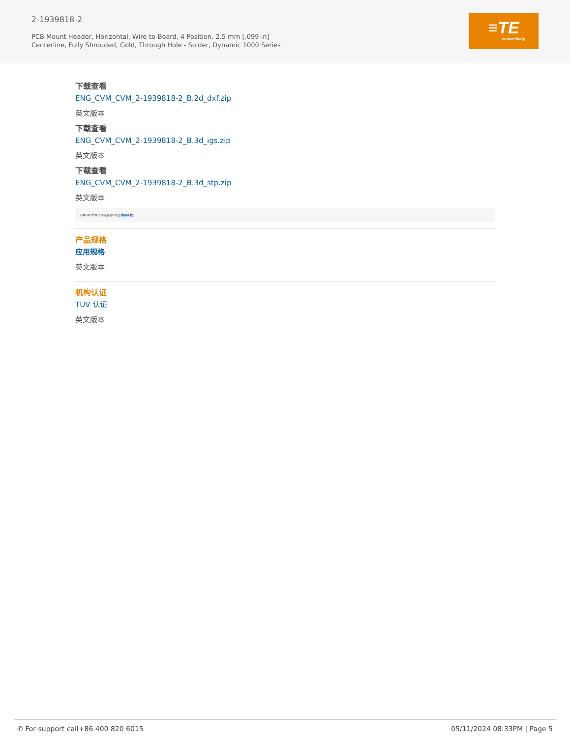2-1939818-2
PCB Mount Header, Horizontal, Wire-to-Board, 4 Position, 2.5 mm [.099 in]
Centerline, Fully Shrouded, Gold, Through Hole - Solder, Dynamic 1000 Series
≡TE
connectivity
下载查看
ENG_CVM_CVM_2-1939818-2_B.2d_dxf.zip
英文版本
下载查看
ENG_CVM_CVM_2-1939818-2_B.3d_igs.zip
英文版本
下载查看
ENG_CVM_CVM_2-1939818-2_B.3d_stp.zip
英文版本
下载CAD文件代表我接受和同意使用条款。
产品规格
应用规格
英文版本
机构认证
TUV 认证
英文版本
✆ For support call+86 400 820 6015 05/11/2024 08:33PM | Page 5